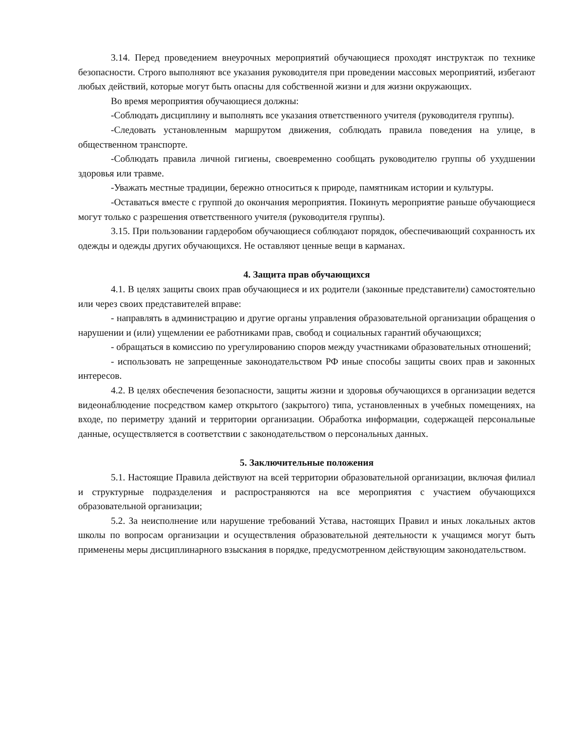3.14. Перед проведением внеурочных мероприятий обучающиеся проходят инструктаж по технике безопасности. Строго выполняют все указания руководителя при проведении массовых мероприятий, избегают любых действий, которые могут быть опасны для собственной жизни и для жизни окружающих.
Во время мероприятия обучающиеся должны:
-Соблюдать дисциплину и выполнять все указания ответственного учителя (руководителя группы).
-Следовать установленным маршрутом движения, соблюдать правила поведения на улице, в общественном транспорте.
-Соблюдать правила личной гигиены, своевременно сообщать руководителю группы об ухудшении здоровья или травме.
-Уважать местные традиции, бережно относиться к природе, памятникам истории и культуры.
-Оставаться вместе с группой до окончания мероприятия. Покинуть мероприятие раньше обучающиеся могут только с разрешения ответственного учителя (руководителя группы).
3.15. При пользовании гардеробом обучающиеся соблюдают порядок, обеспечивающий сохранность их одежды и одежды других обучающихся. Не оставляют ценные вещи в карманах.
4. Защита прав обучающихся
4.1. В целях защиты своих прав обучающиеся и их родители (законные представители) самостоятельно или через своих представителей вправе:
- направлять в администрацию и другие органы управления образовательной организации обращения о нарушении и (или) ущемлении ее работниками прав, свобод и социальных гарантий обучающихся;
- обращаться в комиссию по урегулированию споров между участниками образовательных отношений;
- использовать не запрещенные законодательством РФ иные способы защиты своих прав и законных интересов.
4.2. В целях обеспечения безопасности, защиты жизни и здоровья обучающихся в организации ведется видеонаблюдение посредством камер открытого (закрытого) типа, установленных в учебных помещениях, на входе, по периметру зданий и территории организации. Обработка информации, содержащей персональные данные, осуществляется в соответствии с законодательством о персональных данных.
5. Заключительные положения
5.1. Настоящие Правила действуют на всей территории образовательной организации, включая филиал и структурные подразделения и распространяются на все мероприятия с участием обучающихся образовательной организации;
5.2. За неисполнение или нарушение требований Устава, настоящих Правил и иных локальных актов школы по вопросам организации и осуществления образовательной деятельности к учащимся могут быть применены меры дисциплинарного взыскания в порядке, предусмотренном действующим законодательством.